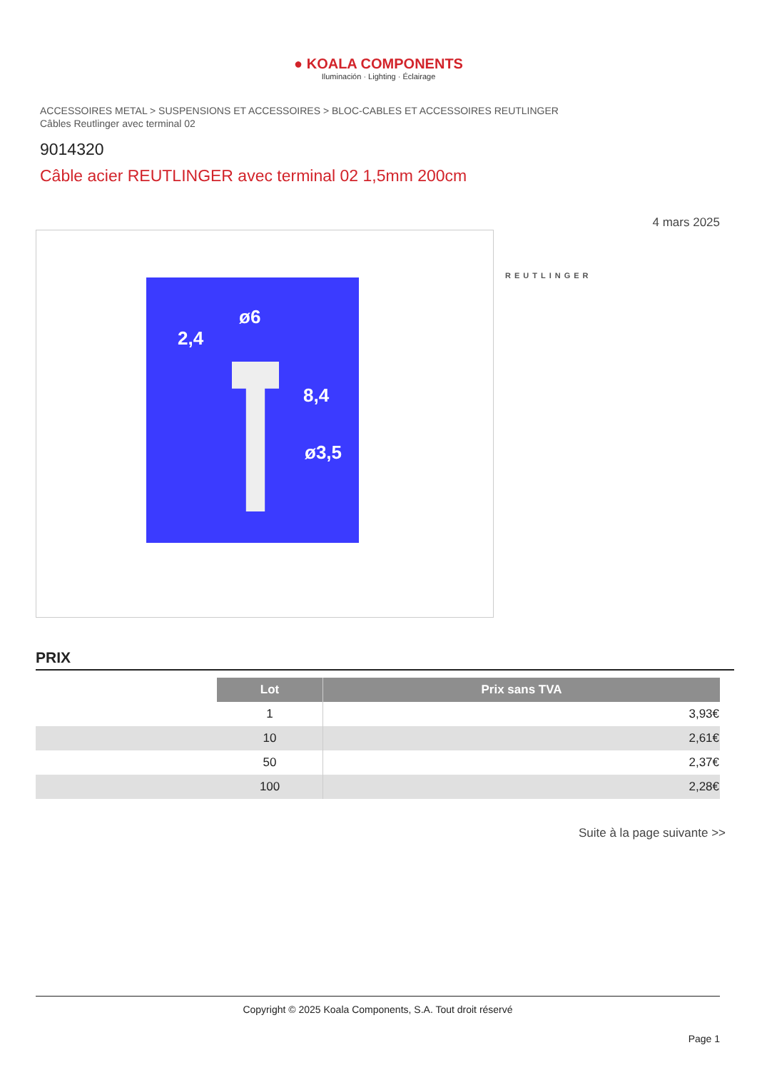● KOALA COMPONENTS
Iluminación · Lighting · Éclairage
ACCESSOIRES METAL > SUSPENSIONS ET ACCESSOIRES > BLOC-CABLES ET ACCESSOIRES REUTLINGER
Câbles Reutlinger avec terminal 02
9014320
Câble acier REUTLINGER avec terminal 02 1,5mm 200cm
4 mars 2025
ø6
2,4
8,4
ø3,5
REUTLINGER
PRIX
| | Lot | Prix sans TVA |
| | 1 | 3,93€ |
| | 10 | 2,61€ |
| | 50 | 2,37€ |
| | 100 | 2,28€ |
Suite à la page suivante >>
Copyright © 2025 Koala Components, S.A. Tout droit réservé
Page 1